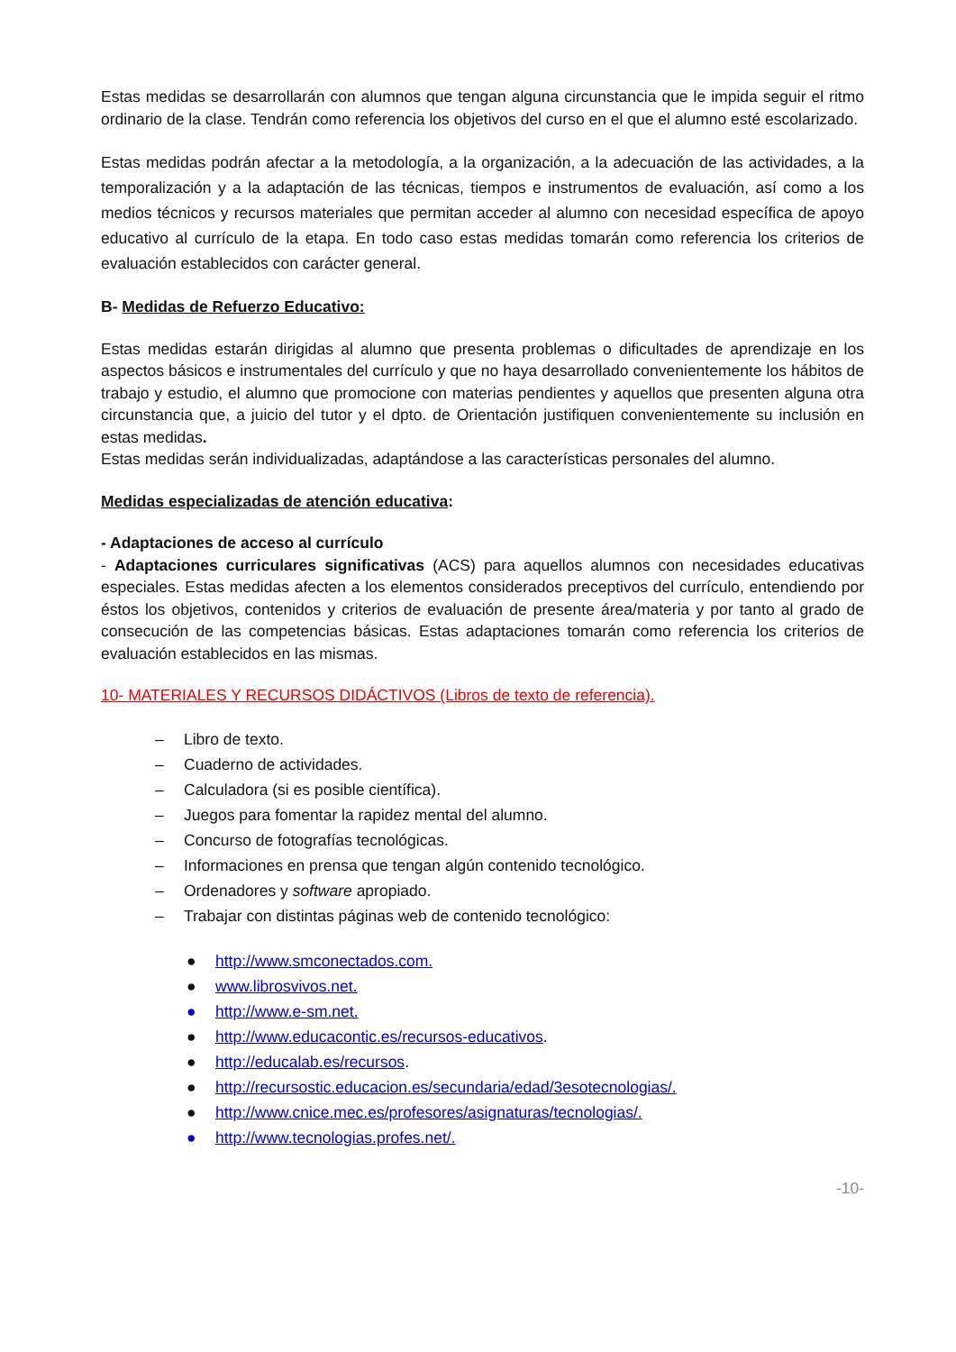Estas medidas se desarrollarán con alumnos que tengan alguna circunstancia que le impida seguir el ritmo ordinario de la clase. Tendrán como referencia los objetivos del curso en el que el alumno esté escolarizado.
Estas medidas podrán afectar a la metodología, a la organización, a la adecuación de las actividades, a la temporalización y a la adaptación de las técnicas, tiempos e instrumentos de evaluación, así como a los medios técnicos y recursos materiales que permitan acceder al alumno con necesidad específica de apoyo educativo al currículo de la etapa. En todo caso estas medidas tomarán como referencia los criterios de evaluación establecidos con carácter general.
B- Medidas de Refuerzo Educativo:
Estas medidas estarán dirigidas al alumno que presenta problemas o dificultades de aprendizaje en los aspectos básicos e instrumentales del currículo y que no haya desarrollado convenientemente los hábitos de trabajo y estudio, el alumno que promocione con materias pendientes y aquellos que presenten alguna otra circunstancia que, a juicio del tutor y el dpto. de Orientación justifiquen convenientemente su inclusión en estas medidas.
Estas medidas serán individualizadas, adaptándose a las características personales del alumno.
Medidas especializadas de atención educativa:
- Adaptaciones de acceso al currículo
- Adaptaciones curriculares significativas (ACS) para aquellos alumnos con necesidades educativas especiales. Estas medidas afecten a los elementos considerados preceptivos del currículo, entendiendo por éstos los objetivos, contenidos y criterios de evaluación de presente área/materia y por tanto al grado de consecución de las competencias básicas. Estas adaptaciones tomarán como referencia los criterios de evaluación establecidos en las mismas.
10- MATERIALES Y RECURSOS DIDÁCTIVOS (Libros de texto de referencia).
– Libro de texto.
– Cuaderno de actividades.
– Calculadora (si es posible científica).
– Juegos para fomentar la rapidez mental del alumno.
– Concurso de fotografías tecnológicas.
– Informaciones en prensa que tengan algún contenido tecnológico.
– Ordenadores y software apropiado.
– Trabajar con distintas páginas web de contenido tecnológico:
● http://www.smconectados.com.
● www.librosvivos.net.
● http://www.e-sm.net.
● http://www.educacontic.es/recursos-educativos.
● http://educalab.es/recursos.
● http://recursostic.educacion.es/secundaria/edad/3esotecnologias/.
● http://www.cnice.mec.es/profesores/asignaturas/tecnologias/.
● http://www.tecnologias.profes.net/.
-10-